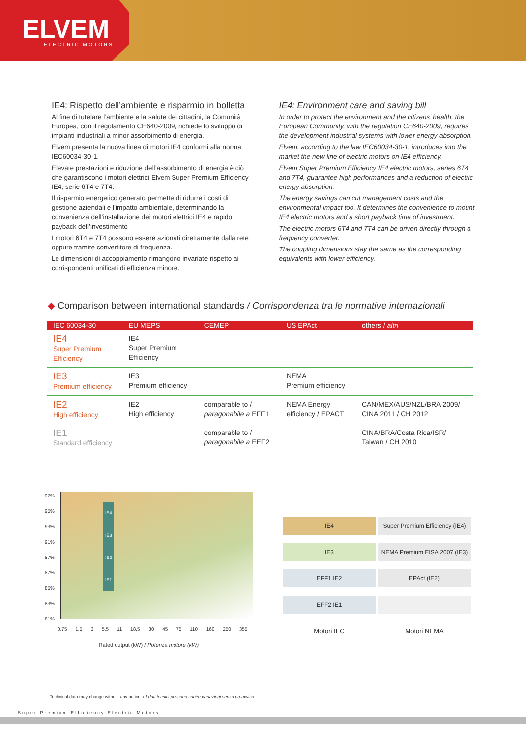ELVEM ELECTRIC MOTORS
IE4: Rispetto dell’ambiente e risparmio in bolletta
Al fine di tutelare l’ambiente e la salute dei cittadini, la Comunità Europea, con il regolamento CE640-2009, richiede lo sviluppo di impianti industriali a minor assorbimento di energia.
Elvem presenta la nuova linea di motori IE4 conformi alla norma IEC60034-30-1.
Elevate prestazioni e riduzione dell’assorbimento di energia è ciò che garantiscono i motori elettrici Elvem Super Premium Efficiency IE4, serie 6T4 e 7T4.
Il risparmio energetico generato permette di ridurre i costi di gestione aziendali e l’impatto ambientale, determinando la convenienza dell’installazione dei motori elettrici IE4 e rapido payback dell’investimento
I motori 6T4 e 7T4 possono essere azionati direttamente dalla rete oppure tramite convertitore di frequenza.
Le dimensioni di accoppiamento rimangono invariate rispetto ai corrispondenti unificati di efficienza minore.
IE4: Environment care and saving bill
In order to protect the environment and the citizens’ health, the European Community, with the regulation CE640-2009, requires the development industrial systems with lower energy absorption.
Elvem, according to the law IEC60034-30-1, introduces into the market the new line of electric motors on IE4 efficiency.
Elvem Super Premium Efficiency IE4 electric motors, series 6T4 and 7T4, guarantee high performances and a reduction of electric energy absorption.
The energy savings can cut management costs and the environmental impact too. It determines the convenience to mount IE4 electric motors and a short payback time of investment.
The electric motors 6T4 and 7T4 can be driven directly through a frequency converter.
The coupling dimensions stay the same as the corresponding equivalents with lower efficiency.
◆ Comparison between international standards / Corrispondenza tra le normative internazionali
| IEC 60034-30 | EU MEPS | CEMEP | US EPAct | others / altri |
| --- | --- | --- | --- | --- |
| IE4 Super Premium Efficiency | IE4 Super Premium Efficiency | | | |
| IE3 Premium efficiency | IE3 Premium efficiency | | NEMA Premium efficiency | |
| IE2 High efficiency | IE2 High efficiency | comparable to / paragonabile a EFF1 | NEMA Energy efficiency / EPACT | CAN/MEX/AUS/NZL/BRA 2009/ CINA 2011 / CH 2012 |
| IE1 Standard efficiency | | comparable to / paragonabile a EEF2 | | CINA/BRA/Costa Rica/ISR/ Taiwan / CH 2010 |
97%
95%
93%
91%
87%
87%
85%
83%
81%
IE4
IE3
IE2
IE1
0.75 1,5 3 5,5 11 18,5 30 45 75 110 160 250 355
Rated output (kW) / Potenza motore (kW)
IE4 Super Premium Efficiency (IE4)
IE3 NEMA Premium EISA 2007 (IE3)
EFF1 IE2 EPAct (IE2)
EFF2 IE1
Motori IEC Motori NEMA
Technical data may change without any notice. / I dati tecnici possono subire variazioni senza preavviso.
Super Premium Efficiency Electric Motors